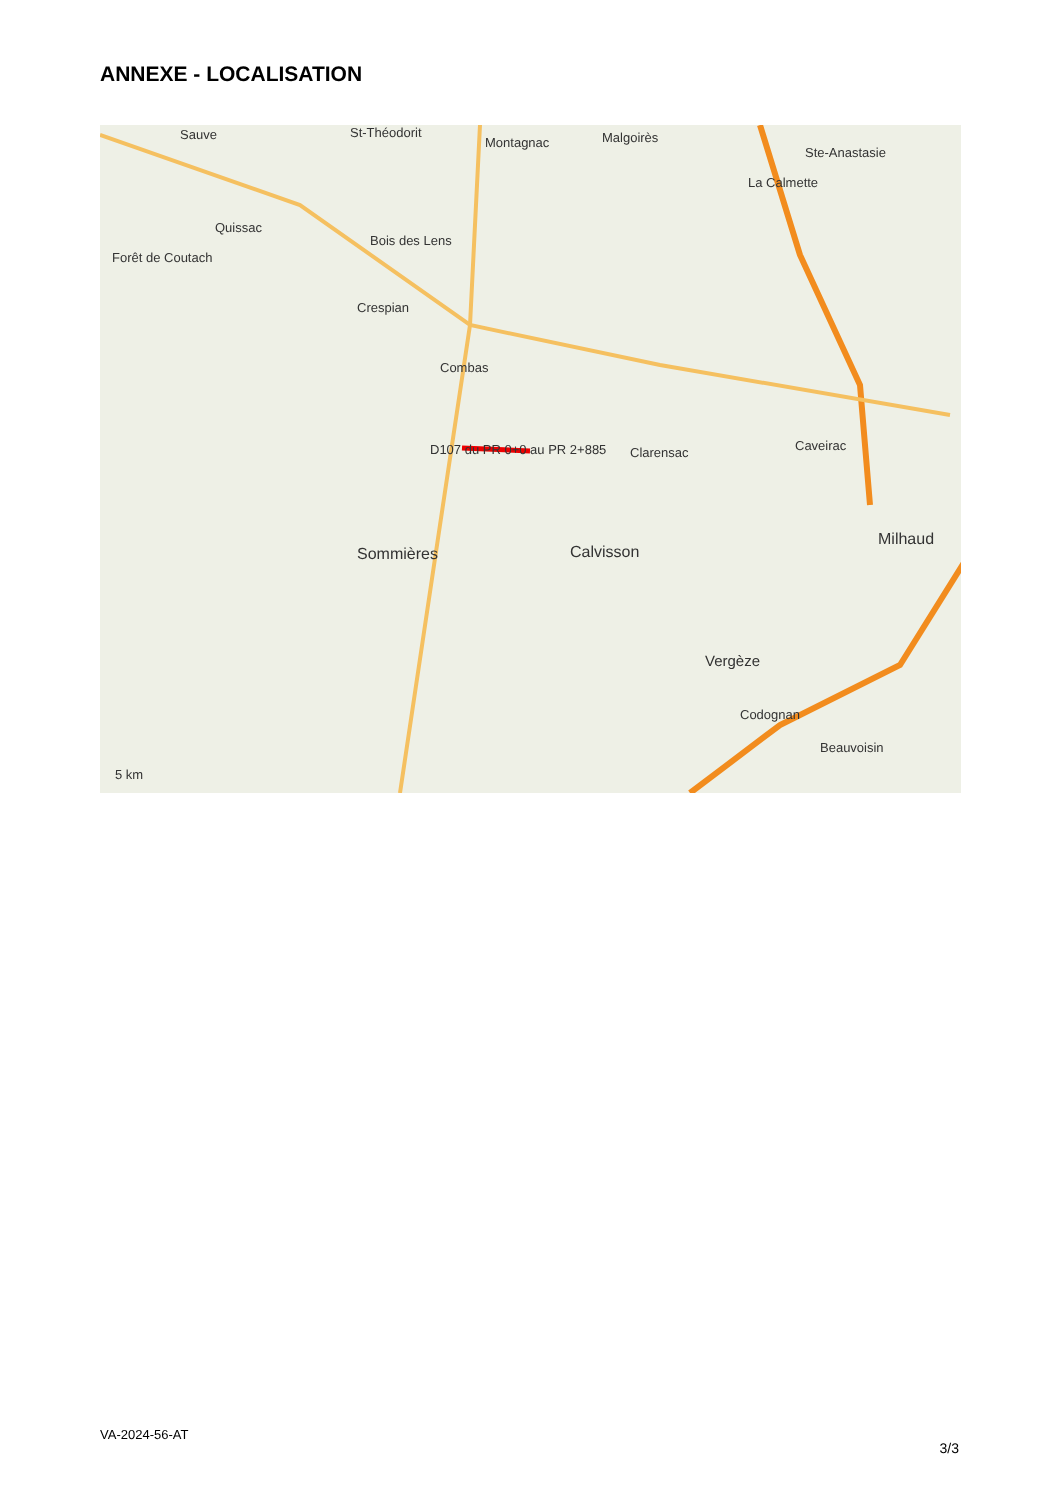ANNEXE - LOCALISATION
Sauve St-Théodorit
Montagnac Malgoirès
Ste-Anastasie
La Calmette
Quissac
Bois des Lens
Forêt de Coutach
Crespian
Combas
D107 du PR 0+0 au PR 2+885 Clarensac Caveirac
Sommières Calvisson
Milhaud
Vergèze
Codognan
Beauvoisin
5 km
VA-2024-56-AT
3/3